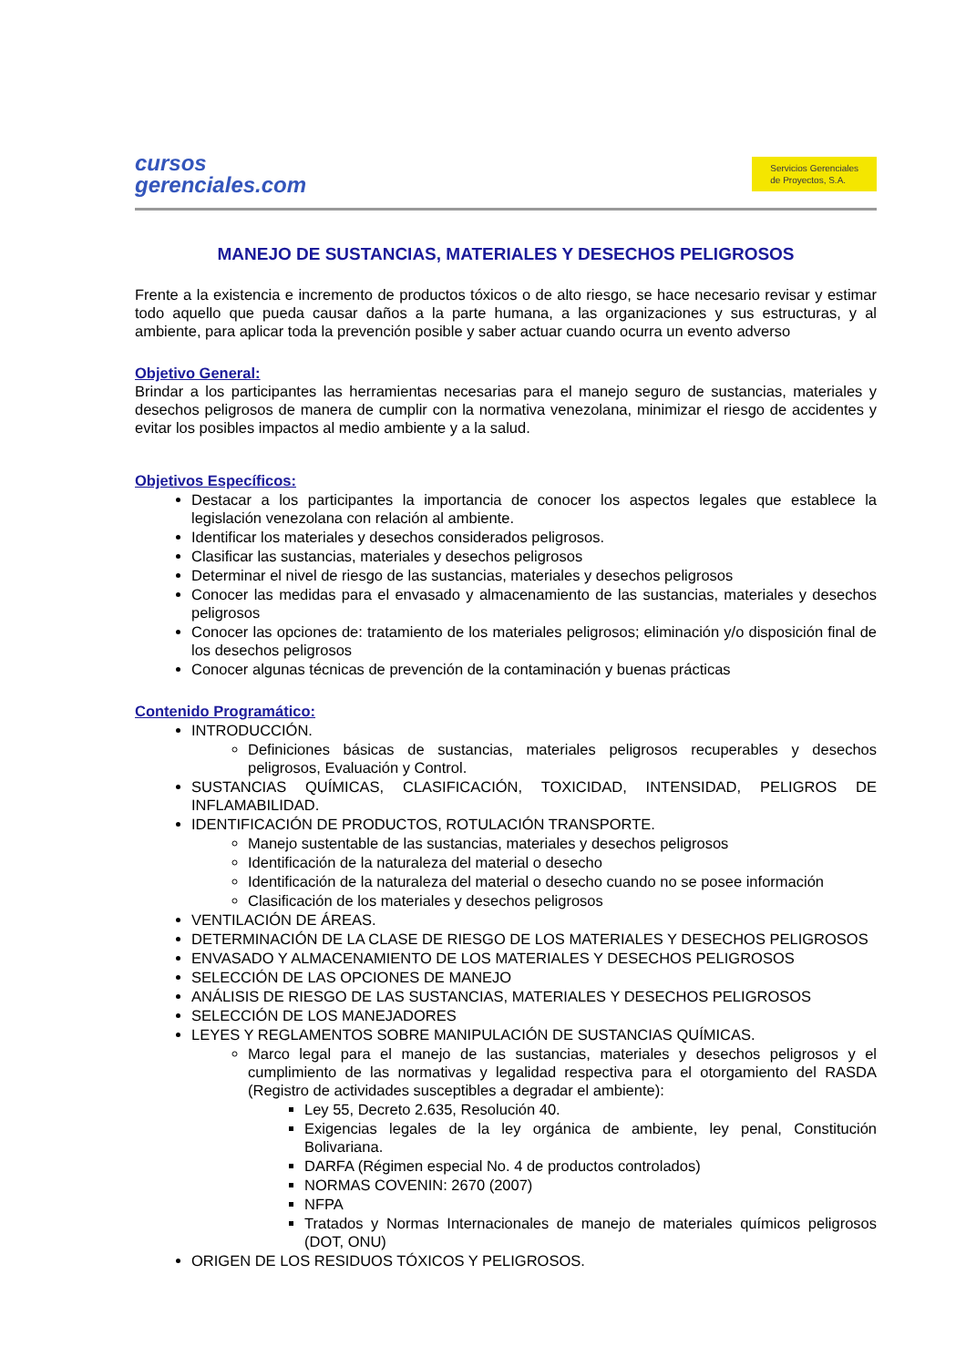cursos
gerenciales.com
Servicios Gerenciales
de Proyectos, S.A.
MANEJO DE SUSTANCIAS, MATERIALES Y DESECHOS PELIGROSOS
Frente a la existencia e incremento de productos tóxicos o de alto riesgo, se hace necesario revisar y estimar todo aquello que pueda causar daños a la parte humana, a las organizaciones y sus estructuras, y al ambiente, para aplicar toda la prevención posible y saber actuar cuando ocurra un evento adverso
Objetivo General:
Brindar a los participantes las herramientas necesarias para el manejo seguro de sustancias, materiales y desechos peligrosos de manera de cumplir con la normativa venezolana, minimizar el riesgo de accidentes y evitar los posibles impactos al medio ambiente y a la salud.
Objetivos Específicos:
Destacar a los participantes la importancia de conocer los aspectos legales que establece la legislación venezolana con relación al ambiente.
Identificar los materiales y desechos considerados peligrosos.
Clasificar las sustancias, materiales y desechos peligrosos
Determinar el nivel de riesgo de las sustancias, materiales y desechos peligrosos
Conocer las medidas para el envasado y almacenamiento de las sustancias, materiales y desechos peligrosos
Conocer las opciones de: tratamiento de los materiales peligrosos; eliminación y/o disposición final de los desechos peligrosos
Conocer algunas técnicas de prevención de la contaminación y buenas prácticas
Contenido Programático:
INTRODUCCIÓN.
Definiciones básicas de sustancias, materiales peligrosos recuperables y desechos peligrosos, Evaluación y Control.
SUSTANCIAS QUÍMICAS, CLASIFICACIÓN, TOXICIDAD, INTENSIDAD, PELIGROS DE INFLAMABILIDAD.
IDENTIFICACIÓN DE PRODUCTOS, ROTULACIÓN TRANSPORTE.
Manejo sustentable de las sustancias, materiales y desechos peligrosos
Identificación de la naturaleza del material o desecho
Identificación de la naturaleza del material o desecho cuando no se posee información
Clasificación de los materiales y desechos peligrosos
VENTILACIÓN DE ÁREAS.
DETERMINACIÓN DE LA CLASE DE RIESGO DE LOS MATERIALES Y DESECHOS PELIGROSOS
ENVASADO Y ALMACENAMIENTO DE LOS MATERIALES Y DESECHOS PELIGROSOS
SELECCIÓN DE LAS OPCIONES DE MANEJO
ANÁLISIS DE RIESGO DE LAS SUSTANCIAS, MATERIALES Y DESECHOS PELIGROSOS
SELECCIÓN DE LOS MANEJADORES
LEYES Y REGLAMENTOS SOBRE MANIPULACIÓN DE SUSTANCIAS QUÍMICAS.
Marco legal para el manejo de las sustancias, materiales y desechos peligrosos y el cumplimiento de las normativas y legalidad respectiva para el otorgamiento del RASDA (Registro de actividades susceptibles a degradar el ambiente):
Ley 55, Decreto 2.635, Resolución 40.
Exigencias legales de la ley orgánica de ambiente, ley penal, Constitución Bolivariana.
DARFA (Régimen especial No. 4 de productos controlados)
NORMAS COVENIN: 2670 (2007)
NFPA
Tratados y Normas Internacionales de manejo de materiales químicos peligrosos (DOT, ONU)
ORIGEN DE LOS RESIDUOS TÓXICOS Y PELIGROSOS.